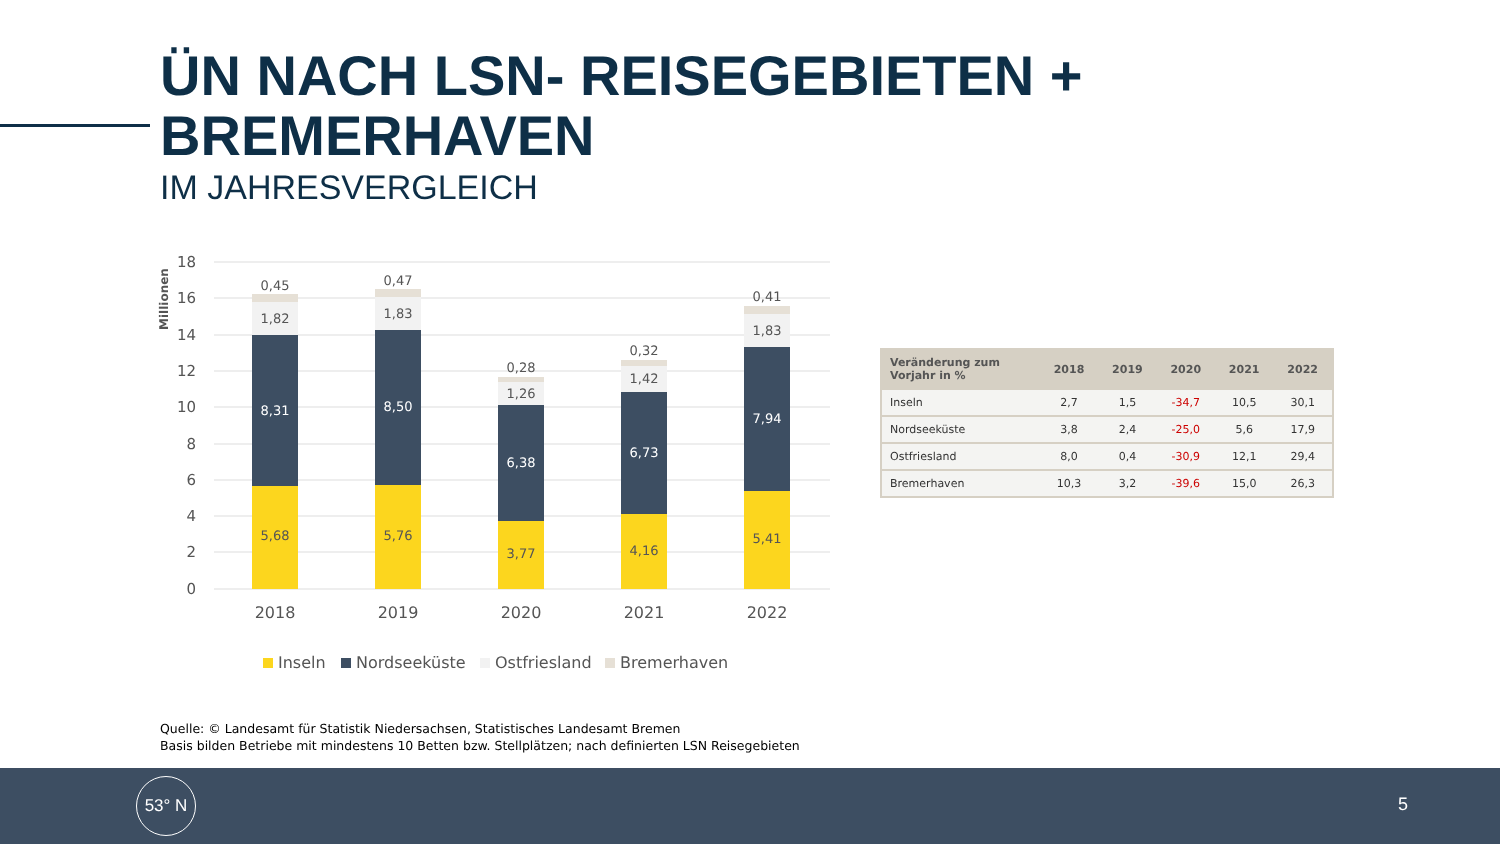ÜN NACH LSN- REISEGEBIETEN +
BREMERHAVEN
IM JAHRESVERGLEICH
Millionen
18
16
14
12
10
8
6
4
2
0
5,68
8,31
1,82
0,45
5,76
8,50
1,83
0,47
3,77
6,38
1,26
0,28
4,16
6,73
1,42
0,32
5,41
7,94
1,83
0,41
2018
2019
2020
2021
2022
Inseln
Nordseeküste
Ostfriesland
Bremerhaven
| Veränderung zum Vorjahr in % | 2018 | 2019 | 2020 | 2021 | 2022 |
| --- | --- | --- | --- | --- | --- |
| Inseln | 2,7 | 1,5 | -34,7 | 10,5 | 30,1 |
| Nordseeküste | 3,8 | 2,4 | -25,0 | 5,6 | 17,9 |
| Ostfriesland | 8,0 | 0,4 | -30,9 | 12,1 | 29,4 |
| Bremerhaven | 10,3 | 3,2 | -39,6 | 15,0 | 26,3 |
Quelle: © Landesamt für Statistik Niedersachsen, Statistisches Landesamt Bremen
Basis bilden Betriebe mit mindestens 10 Betten bzw. Stellplätzen; nach definierten LSN Reisegebieten
53° N
5